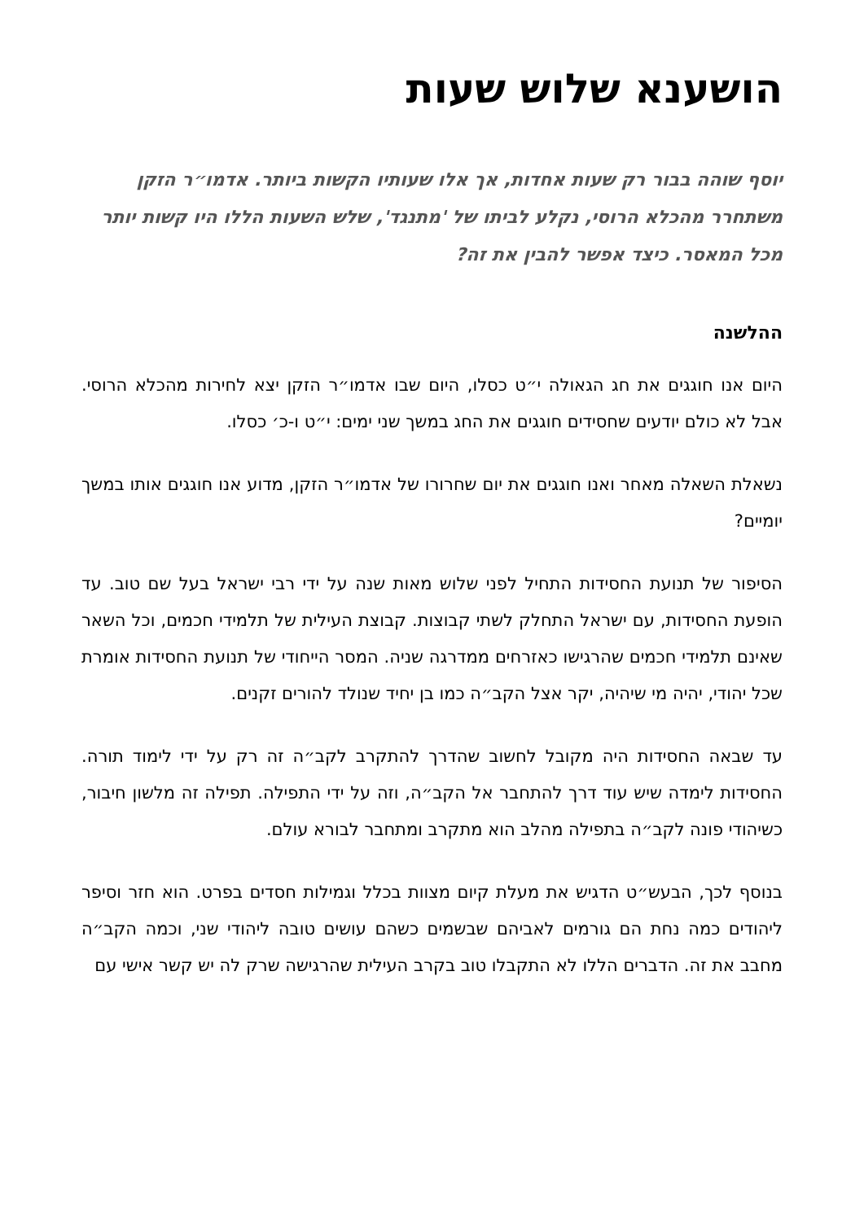הושענא שלוש שעות
יוסף שוהה בבור רק שעות אחדות, אך אלו שעותיו הקשות ביותר. אדמו״ר הזקן משתחרר מהכלא הרוסי, נקלע לביתו של 'מתנגד', שלש השעות הללו היו קשות יותר מכל המאסר. כיצד אפשר להבין את זה?
ההלשנה
היום אנו חוגגים את חג הגאולה י״ט כסלו, היום שבו אדמו״ר הזקן יצא לחירות מהכלא הרוסי. אבל לא כולם יודעים שחסידים חוגגים את החג במשך שני ימים: י״ט ו-כ׳ כסלו.
נשאלת השאלה מאחר ואנו חוגגים את יום שחרורו של אדמו״ר הזקן, מדוע אנו חוגגים אותו במשך יומיים?
הסיפור של תנועת החסידות התחיל לפני שלוש מאות שנה על ידי רבי ישראל בעל שם טוב. עד הופעת החסידות, עם ישראל התחלק לשתי קבוצות. קבוצת העילית של תלמידי חכמים, וכל השאר שאינם תלמידי חכמים שהרגישו כאזרחים ממדרגה שניה. המסר הייחודי של תנועת החסידות אומרת שכל יהודי, יהיה מי שיהיה, יקר אצל הקב״ה כמו בן יחיד שנולד להורים זקנים.
עד שבאה החסידות היה מקובל לחשוב שהדרך להתקרב לקב״ה זה רק על ידי לימוד תורה. החסידות לימדה שיש עוד דרך להתחבר אל הקב״ה, וזה על ידי התפילה. תפילה זה מלשון חיבור, כשיהודי פונה לקב״ה בתפילה מהלב הוא מתקרב ומתחבר לבורא עולם.
בנוסף לכך, הבעש״ט הדגיש את מעלת קיום מצוות בכלל וגמילות חסדים בפרט. הוא חזר וסיפר ליהודים כמה נחת הם גורמים לאביהם שבשמים כשהם עושים טובה ליהודי שני, וכמה הקב״ה מחבב את זה. הדברים הללו לא התקבלו טוב בקרב העילית שהרגישה שרק לה יש קשר אישי עם